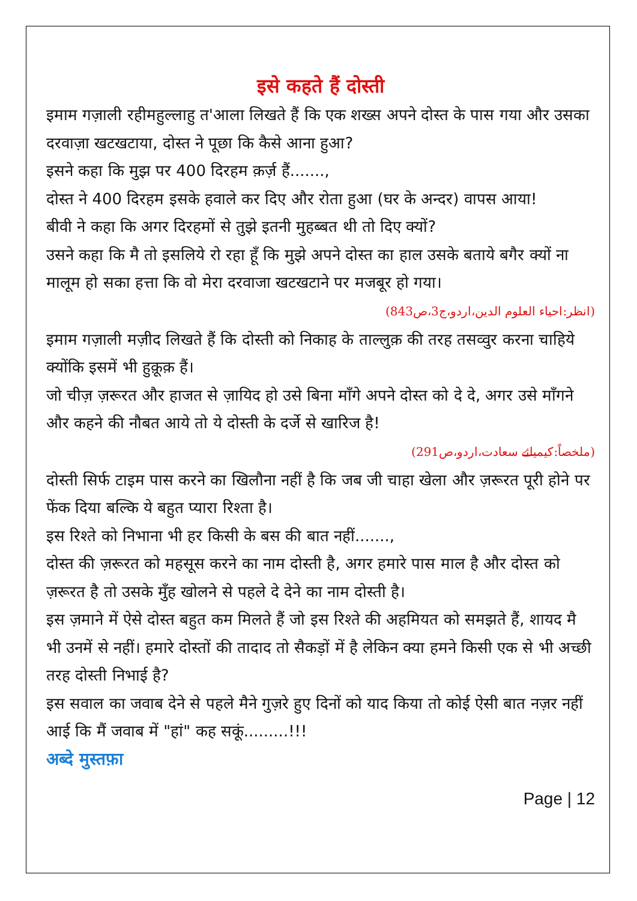इसे कहते हैं दोस्ती
इमाम गज़ाली रहीमहुल्लाहु त'आला लिखते हैं कि एक शख्स अपने दोस्त के पास गया और उसका दरवाज़ा खटखटाया, दोस्त ने पूछा कि कैसे आना हुआ?
इसने कहा कि मुझ पर 400 दिरहम क़र्ज़ हैं.......,
दोस्त ने 400 दिरहम इसके हवाले कर दिए और रोता हुआ (घर के अन्दर) वापस आया!
बीवी ने कहा कि अगर दिरहमों से तुझे इतनी मुहब्बत थी तो दिए क्यों?
उसने कहा कि मै तो इसलिये रो रहा हूँ कि मुझे अपने दोस्त का हाल उसके बताये बगैर क्यों ना मालूम हो सका हत्ता कि वो मेरा दरवाजा खटखटाने पर मजबूर हो गया।
(انظر:احیاء العلوم الدین،اردو،ج3،ص843)
इमाम गज़ाली मज़ीद लिखते हैं कि दोस्ती को निकाह के ताल्लुक़ की तरह तसव्वुर करना चाहिये क्योंकि इसमें भी हुक़ूक़ हैं।
जो चीज़ ज़रूरत और हाजत से ज़ायिद हो उसे बिना माँगे अपने दोस्त को दे दे, अगर उसे माँगने और कहने की नौबत आये तो ये दोस्ती के दर्जे से खारिज है!
(ملخصاً:کیمیائے سعادت،اردو،ص291)
दोस्ती सिर्फ टाइम पास करने का खिलौना नहीं है कि जब जी चाहा खेला और ज़रूरत पूरी होने पर फेंक दिया बल्कि ये बहुत प्यारा रिश्ता है।
इस रिश्ते को निभाना भी हर किसी के बस की बात नहीं.......,
दोस्त की ज़रूरत को महसूस करने का नाम दोस्ती है, अगर हमारे पास माल है और दोस्त को ज़रूरत है तो उसके मुँह खोलने से पहले दे देने का नाम दोस्ती है।
इस ज़माने में ऐसे दोस्त बहुत कम मिलते हैं जो इस रिश्ते की अहमियत को समझते हैं, शायद मै भी उनमें से नहीं। हमारे दोस्तों की तादाद तो सैकड़ों में है लेकिन क्या हमने किसी एक से भी अच्छी तरह दोस्ती निभाई है?
इस सवाल का जवाब देने से पहले मैने गुज़रे हुए दिनों को याद किया तो कोई ऐसी बात नज़र नहीं आई कि मैं जवाब में "हां" कह सकूं.........!!!
अब्दे मुस्तफ़ा
Page | 12